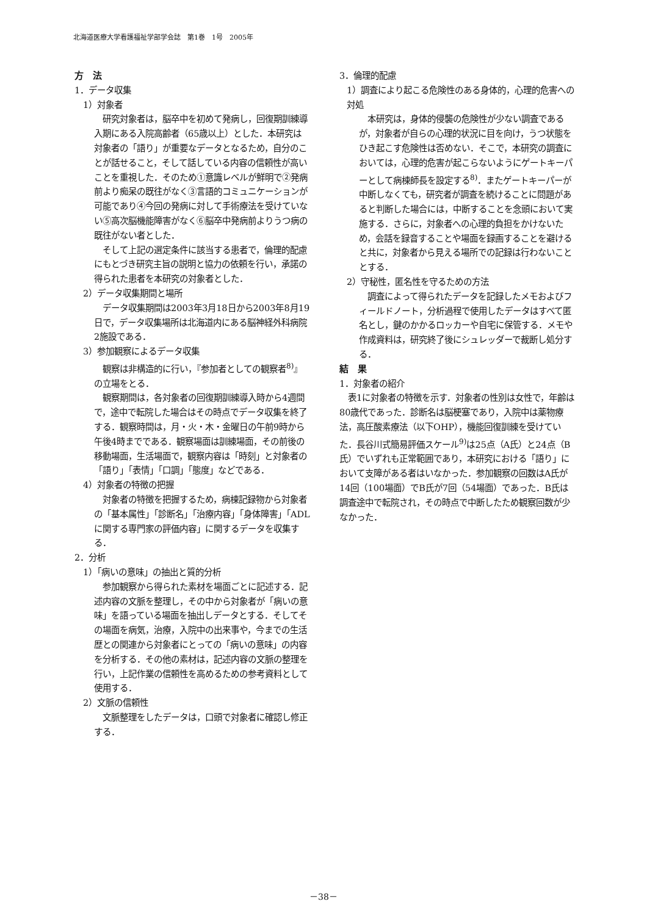北海道医療大学看護福祉学部学会誌　第1巻　1号　2005年
方　法
1．データ収集
1）対象者
研究対象者は，脳卒中を初めて発病し，回復期訓練導入期にある入院高齢者（65歳以上）とした．本研究は対象者の「語り」が重要なデータとなるため，自分のことが話せること，そして話している内容の信頼性が高いことを重視した．そのため①意識レベルが鮮明で②発病前より痴呆の既往がなく③言語的コミュニケーションが可能であり④今回の発病に対して手術療法を受けていない⑤高次脳機能障害がなく⑥脳卒中発病前よりうつ病の既往がない者とした．
そして上記の選定条件に該当する患者で，倫理的配慮にもとづき研究主旨の説明と協力の依頼を行い，承諾の得られた患者を本研究の対象者とした．
2）データ収集期間と場所
データ収集期間は2003年3月18日から2003年8月19日で，データ収集場所は北海道内にある脳神経外科病院2施設である．
3）参加観察によるデータ収集
観察は非構造的に行い，『参加者としての観察者<sup>8)</sup>』の立場をとる．
観察期間は，各対象者の回復期訓練導入時から4週間で，途中で転院した場合はその時点でデータ収集を終了する．観察時間は，月・火・木・金曜日の午前9時から午後4時までである．観察場面は訓練場面，その前後の移動場面，生活場面で，観察内容は「時刻」と対象者の「語り」「表情」「口調」「態度」などである．
4）対象者の特徴の把握
対象者の特徴を把握するため，病棟記録物から対象者の「基本属性」「診断名」「治療内容」「身体障害」「ADLに関する専門家の評価内容」に関するデータを収集する．
2．分析
1）「病いの意味」の抽出と質的分析
参加観察から得られた素材を場面ごとに記述する．記述内容の文脈を整理し，その中から対象者が「病いの意味」を語っている場面を抽出しデータとする．そしてその場面を病気，治療，入院中の出来事や，今までの生活歴との関連から対象者にとっての「病いの意味」の内容を分析する．その他の素材は，記述内容の文脈の整理を行い，上記作業の信頼性を高めるための参考資料として使用する．
2）文脈の信頼性
文脈整理をしたデータは，口頭で対象者に確認し修正する．
3．倫理的配慮
1）調査により起こる危険性のある身体的，心理的危害への対処
本研究は，身体的侵襲の危険性が少ない調査であるが，対象者が自らの心理的状況に目を向け，うつ状態をひき起こす危険性は否めない．そこで，本研究の調査においては，心理的危害が起こらないようにゲートキーパーとして病棟師長を設定する<sup>8)</sup>．またゲートキーパーが中断しなくても，研究者が調査を続けることに問題があると判断した場合には，中断することを念頭において実施する．さらに，対象者への心理的負担をかけないため，会話を録音することや場面を録画することを避けると共に，対象者から見える場所での記録は行わないこととする．
2）守秘性，匿名性を守るための方法
調査によって得られたデータを記録したメモおよびフィールドノート，分析過程で使用したデータはすべて匿名とし，鍵のかかるロッカーや自宅に保管する．メモや作成資料は，研究終了後にシュレッダーで裁断し処分する．
結　果
1．対象者の紹介
表1に対象者の特徴を示す．対象者の性別は女性で，年齢は80歳代であった．診断名は脳梗塞であり，入院中は薬物療法，高圧酸素療法（以下OHP），機能回復訓練を受けていた．長谷川式簡易評価スケール<sup>9)</sup>は25点（A氏）と24点（B氏）でいずれも正常範囲であり，本研究における「語り」において支障がある者はいなかった．参加観察の回数はA氏が14回（100場面）でB氏が7回（54場面）であった．B氏は調査途中で転院され，その時点で中断したため観察回数が少なかった．
－38－